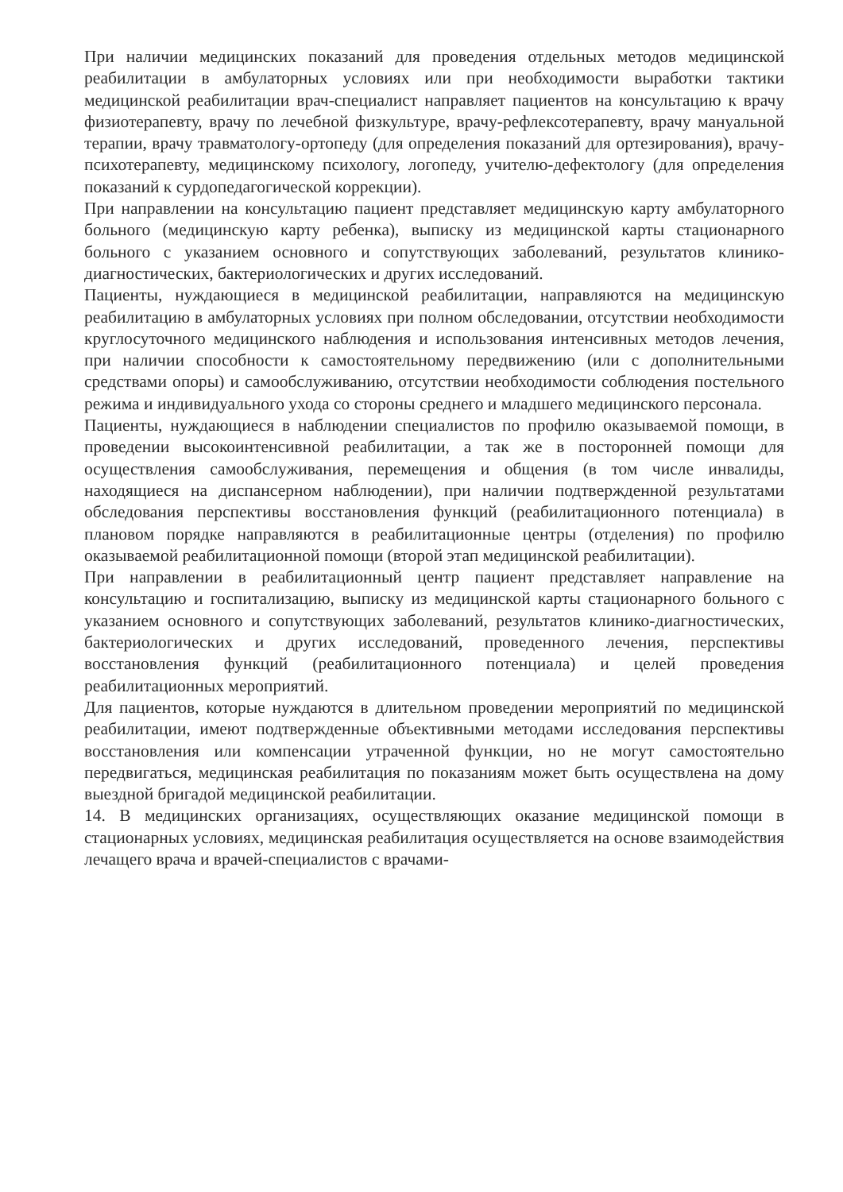При наличии медицинских показаний для проведения отдельных методов медицинской реабилитации в амбулаторных условиях или при необходимости выработки тактики медицинской реабилитации врач-специалист направляет пациентов на консультацию к врачу физиотерапевту, врачу по лечебной физкультуре, врачу-рефлексотерапевту, врачу мануальной терапии, врачу травматологу-ортопеду (для определения показаний для ортезирования), врачу-психотерапевту, медицинскому психологу, логопеду, учителю-дефектологу (для определения показаний к сурдопедагогической коррекции).
При направлении на консультацию пациент представляет медицинскую карту амбулаторного больного (медицинскую карту ребенка), выписку из медицинской карты стационарного больного с указанием основного и сопутствующих заболеваний, результатов клинико-диагностических, бактериологических и других исследований.
Пациенты, нуждающиеся в медицинской реабилитации, направляются на медицинскую реабилитацию в амбулаторных условиях при полном обследовании, отсутствии необходимости круглосуточного медицинского наблюдения и использования интенсивных методов лечения, при наличии способности к самостоятельному передвижению (или с дополнительными средствами опоры) и самообслуживанию, отсутствии необходимости соблюдения постельного режима и индивидуального ухода со стороны среднего и младшего медицинского персонала.
Пациенты, нуждающиеся в наблюдении специалистов по профилю оказываемой помощи, в проведении высокоинтенсивной реабилитации, а так же в посторонней помощи для осуществления самообслуживания, перемещения и общения (в том числе инвалиды, находящиеся на диспансерном наблюдении), при наличии подтвержденной результатами обследования перспективы восстановления функций (реабилитационного потенциала) в плановом порядке направляются в реабилитационные центры (отделения) по профилю оказываемой реабилитационной помощи (второй этап медицинской реабилитации).
При направлении в реабилитационный центр пациент представляет направление на консультацию и госпитализацию, выписку из медицинской карты стационарного больного с указанием основного и сопутствующих заболеваний, результатов клинико-диагностических, бактериологических и других исследований, проведенного лечения, перспективы восстановления функций (реабилитационного потенциала) и целей проведения реабилитационных мероприятий.
Для пациентов, которые нуждаются в длительном проведении мероприятий по медицинской реабилитации, имеют подтвержденные объективными методами исследования перспективы восстановления или компенсации утраченной функции, но не могут самостоятельно передвигаться, медицинская реабилитация по показаниям может быть осуществлена на дому выездной бригадой медицинской реабилитации.
14. В медицинских организациях, осуществляющих оказание медицинской помощи в стационарных условиях, медицинская реабилитация осуществляется на основе взаимодействия лечащего врача и врачей-специалистов с врачами-